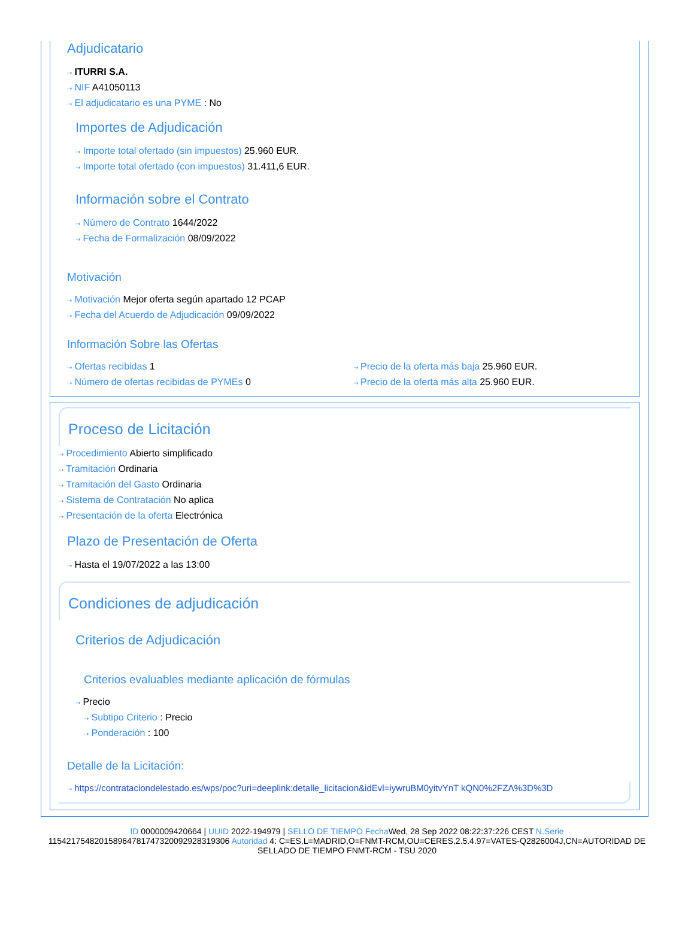Adjudicatario
⇢ ITURRI S.A.
⇢ NIF A41050113
⇢ El adjudicatario es una PYME : No
Importes de Adjudicación
⇢ Importe total ofertado (sin impuestos) 25.960 EUR.
⇢ Importe total ofertado (con impuestos) 31.411,6 EUR.
Información sobre el Contrato
⇢ Número de Contrato 1644/2022
⇢ Fecha de Formalización 08/09/2022
Motivación
⇢ Motivación Mejor oferta según apartado 12 PCAP
⇢ Fecha del Acuerdo de Adjudicación 09/09/2022
Información Sobre las Ofertas
⇢ Ofertas recibidas 1
⇢ Número de ofertas recibidas de PYMEs 0
⇢ Precio de la oferta más baja 25.960 EUR.
⇢ Precio de la oferta más alta 25.960 EUR.
Proceso de Licitación
⇢ Procedimiento Abierto simplificado
⇢ Tramitación Ordinaria
⇢ Tramitación del Gasto Ordinaria
⇢ Sistema de Contratación No aplica
⇢ Presentación de la oferta Electrónica
Plazo de Presentación de Oferta
⇢ Hasta el 19/07/2022 a las 13:00
Condiciones de adjudicación
Criterios de Adjudicación
Criterios evaluables mediante aplicación de fórmulas
⇢ Precio
⇢ Subtipo Criterio : Precio
⇢ Ponderación : 100
Detalle de la Licitación:
⇢ https://contrataciondelestado.es/wps/poc?uri=deeplink:detalle_licitacion&idEvl=iywruBM0yitvYnT kQN0%2FZA%3D%3D
ID 0000009420664 | UUID 2022-194979 | SELLO DE TIEMPO Fecha Wed, 28 Sep 2022 08:22:37:226 CEST N.Serie 115421754820158964781747320092928319306 Autoridad 4: C=ES,L=MADRID,O=FNMT-RCM,OU=CERES,2.5.4.97=VATES-Q2826004J,CN=AUTORIDAD DE SELLADO DE TIEMPO FNMT-RCM - TSU 2020